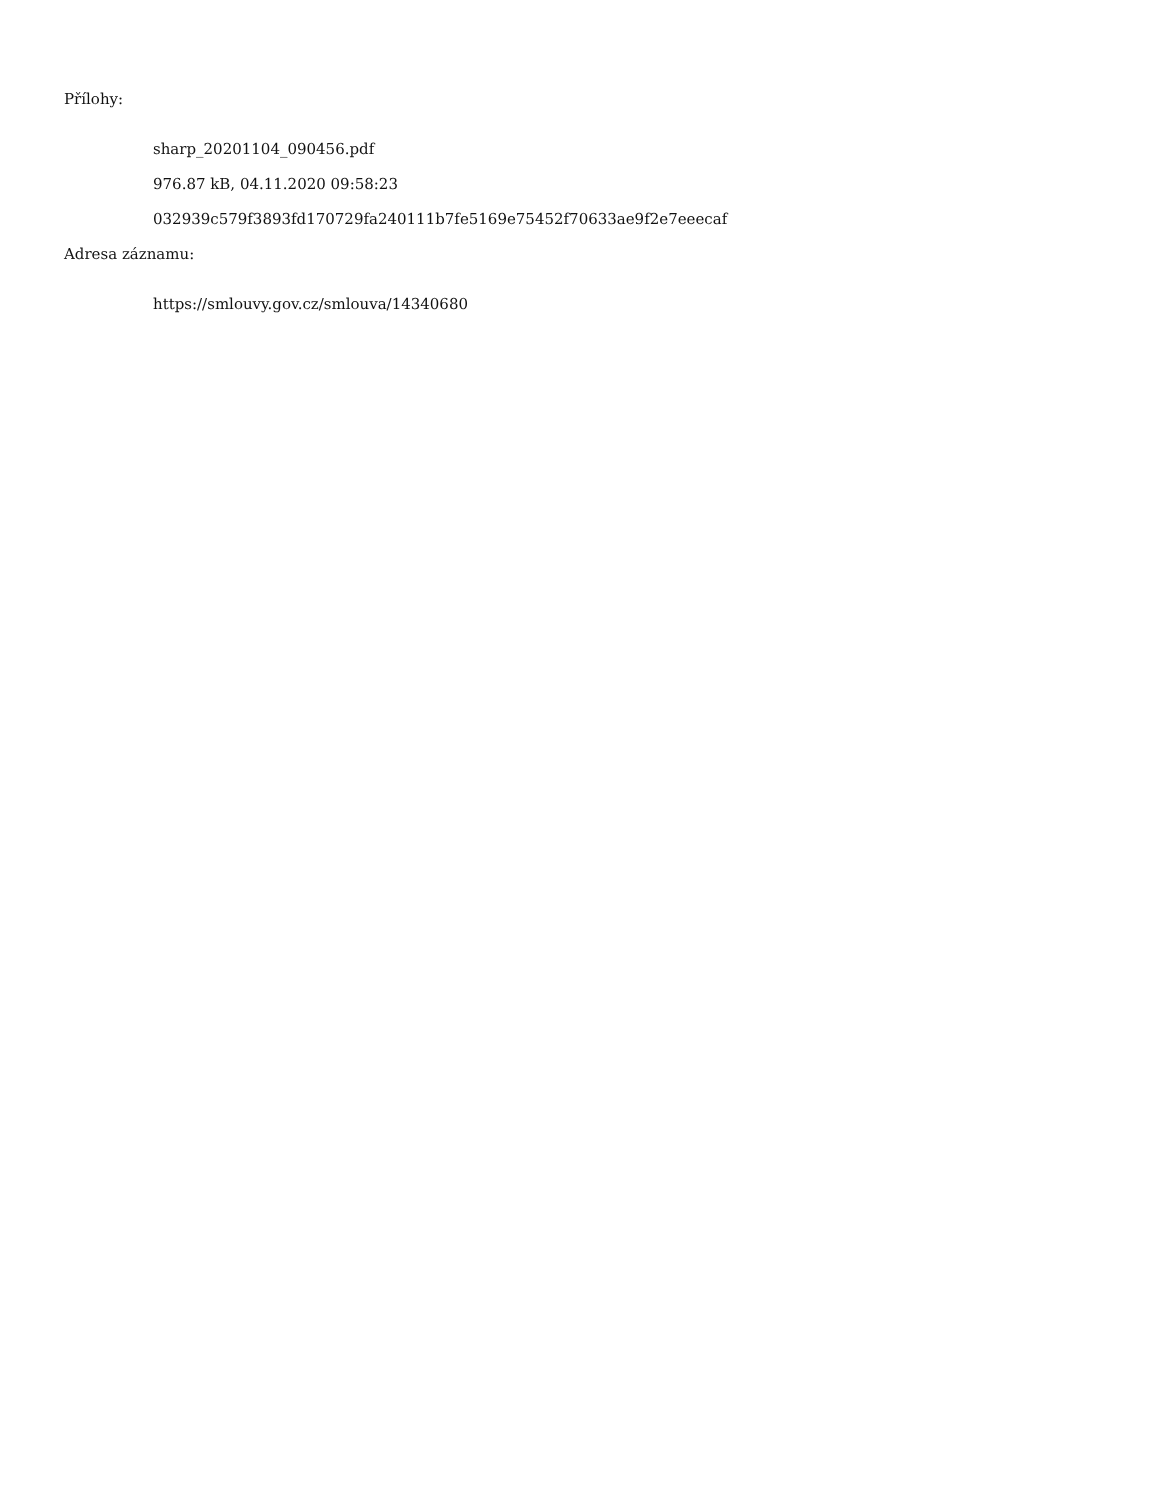Přílohy:
sharp_20201104_090456.pdf
976.87 kB, 04.11.2020 09:58:23
032939c579f3893fd170729fa240111b7fe5169e75452f70633ae9f2e7eeecaf
Adresa záznamu:
https://smlouvy.gov.cz/smlouva/14340680